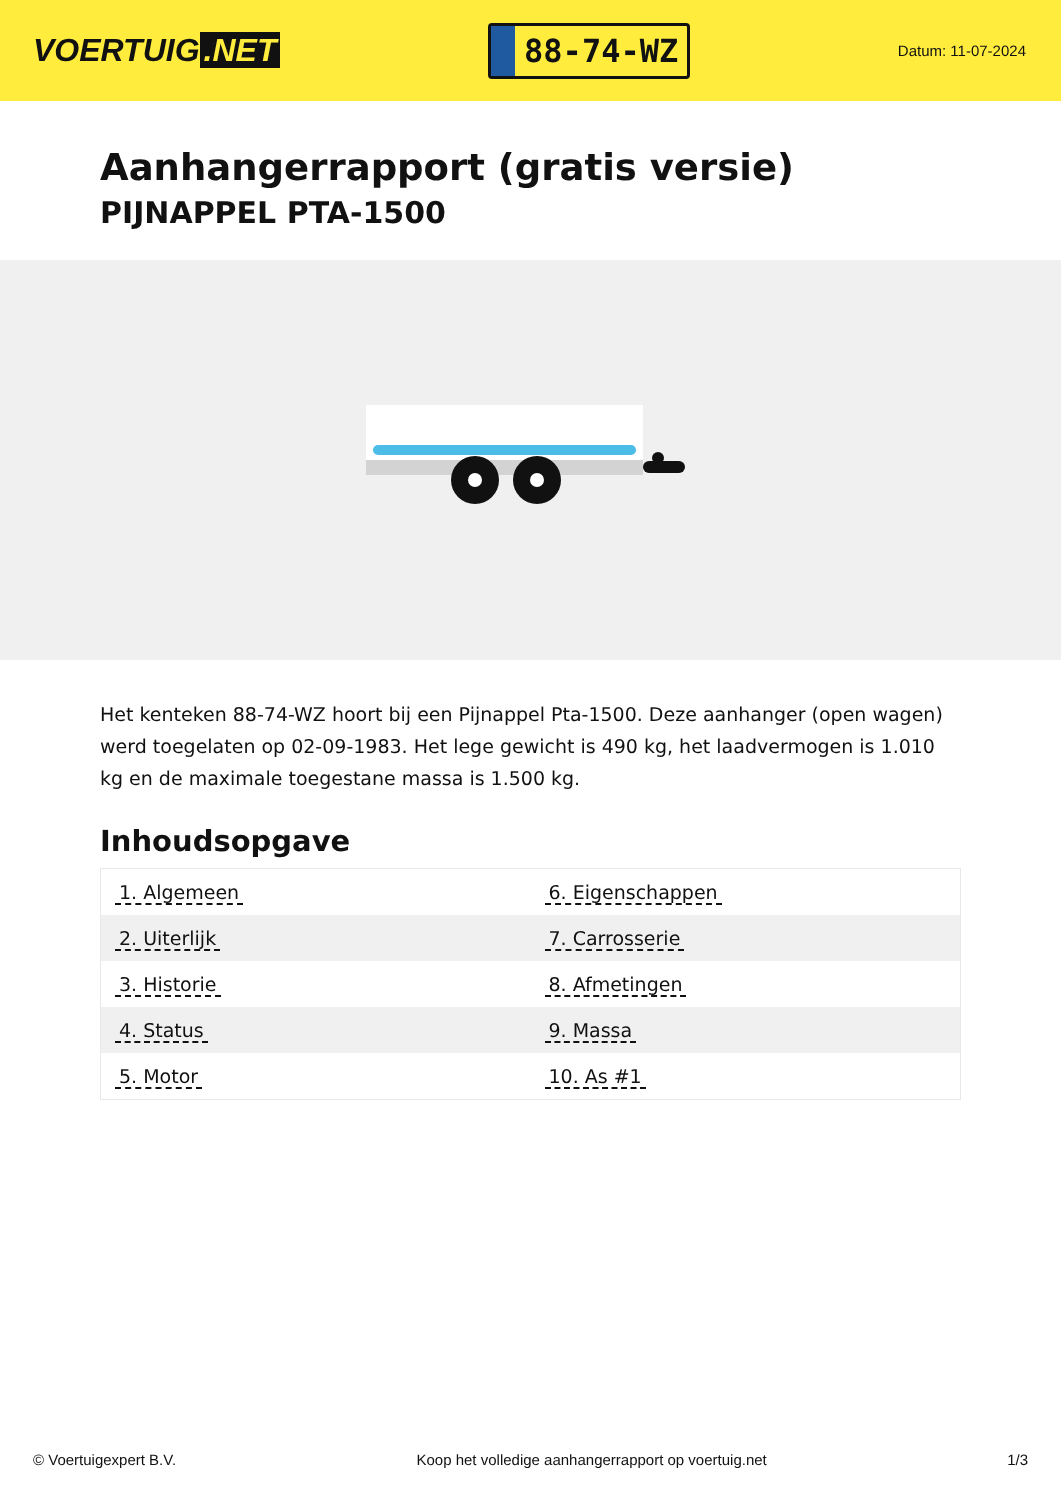VOERTUIG.NET
88-74-WZ
Datum: 11-07-2024
Aanhangerrapport (gratis versie)
PIJNAPPEL PTA-1500
Het kenteken 88-74-WZ hoort bij een Pijnappel Pta-1500. Deze aanhanger (open wagen) werd toegelaten op 02-09-1983. Het lege gewicht is 490 kg, het laadvermogen is 1.010 kg en de maximale toegestane massa is 1.500 kg.
Inhoudsopgave
| 1. Algemeen | 6. Eigenschappen |
| 2. Uiterlijk | 7. Carrosserie |
| 3. Historie | 8. Afmetingen |
| 4. Status | 9. Massa |
| 5. Motor | 10. As #1 |
© Voertuigexpert B.V. Koop het volledige aanhangerrapport op voertuig.net 1/3